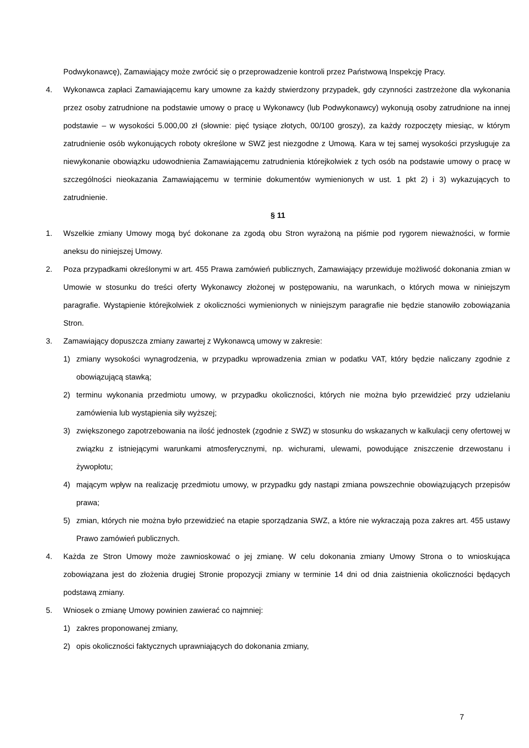Podwykonawcę), Zamawiający może zwrócić się o przeprowadzenie kontroli przez Państwową Inspekcję Pracy.
4. Wykonawca zapłaci Zamawiającemu kary umowne za każdy stwierdzony przypadek, gdy czynności zastrzeżone dla wykonania przez osoby zatrudnione na podstawie umowy o pracę u Wykonawcy (lub Podwykonawcy) wykonują osoby zatrudnione na innej podstawie – w wysokości 5.000,00 zł (słownie: pięć tysiące złotych, 00/100 groszy), za każdy rozpoczęty miesiąc, w którym zatrudnienie osób wykonujących roboty określone w SWZ jest niezgodne z Umową. Kara w tej samej wysokości przysługuje za niewykonanie obowiązku udowodnienia Zamawiającemu zatrudnienia którejkolwiek z tych osób na podstawie umowy o pracę w szczególności nieokazania Zamawiającemu w terminie dokumentów wymienionych w ust. 1 pkt 2) i 3) wykazujących to zatrudnienie.
§ 11
1. Wszelkie zmiany Umowy mogą być dokonane za zgodą obu Stron wyrażoną na piśmie pod rygorem nieważności, w formie aneksu do niniejszej Umowy.
2. Poza przypadkami określonymi w art. 455 Prawa zamówień publicznych, Zamawiający przewiduje możliwość dokonania zmian w Umowie w stosunku do treści oferty Wykonawcy złożonej w postępowaniu, na warunkach, o których mowa w niniejszym paragrafie. Wystąpienie którejkolwiek z okoliczności wymienionych w niniejszym paragrafie nie będzie stanowiło zobowiązania Stron.
3. Zamawiający dopuszcza zmiany zawartej z Wykonawcą umowy w zakresie:
1) zmiany wysokości wynagrodzenia, w przypadku wprowadzenia zmian w podatku VAT, który będzie naliczany zgodnie z obowiązującą stawką;
2) terminu wykonania przedmiotu umowy, w przypadku okoliczności, których nie można było przewidzieć przy udzielaniu zamówienia lub wystąpienia siły wyższej;
3) zwiększonego zapotrzebowania na ilość jednostek (zgodnie z SWZ) w stosunku do wskazanych w kalkulacji ceny ofertowej w związku z istniejącymi warunkami atmosferycznymi, np. wichurami, ulewami, powodujące zniszczenie drzewostanu i żywopłotu;
4) mającym wpływ na realizację przedmiotu umowy, w przypadku gdy nastąpi zmiana powszechnie obowiązujących przepisów prawa;
5) zmian, których nie można było przewidzieć na etapie sporządzania SWZ, a które nie wykraczają poza zakres art. 455 ustawy Prawo zamówień publicznych.
4. Każda ze Stron Umowy może zawnioskować o jej zmianę. W celu dokonania zmiany Umowy Strona o to wnioskująca zobowiązana jest do złożenia drugiej Stronie propozycji zmiany w terminie 14 dni od dnia zaistnienia okoliczności będących podstawą zmiany.
5. Wniosek o zmianę Umowy powinien zawierać co najmniej:
1) zakres proponowanej zmiany,
2) opis okoliczności faktycznych uprawniających do dokonania zmiany,
7